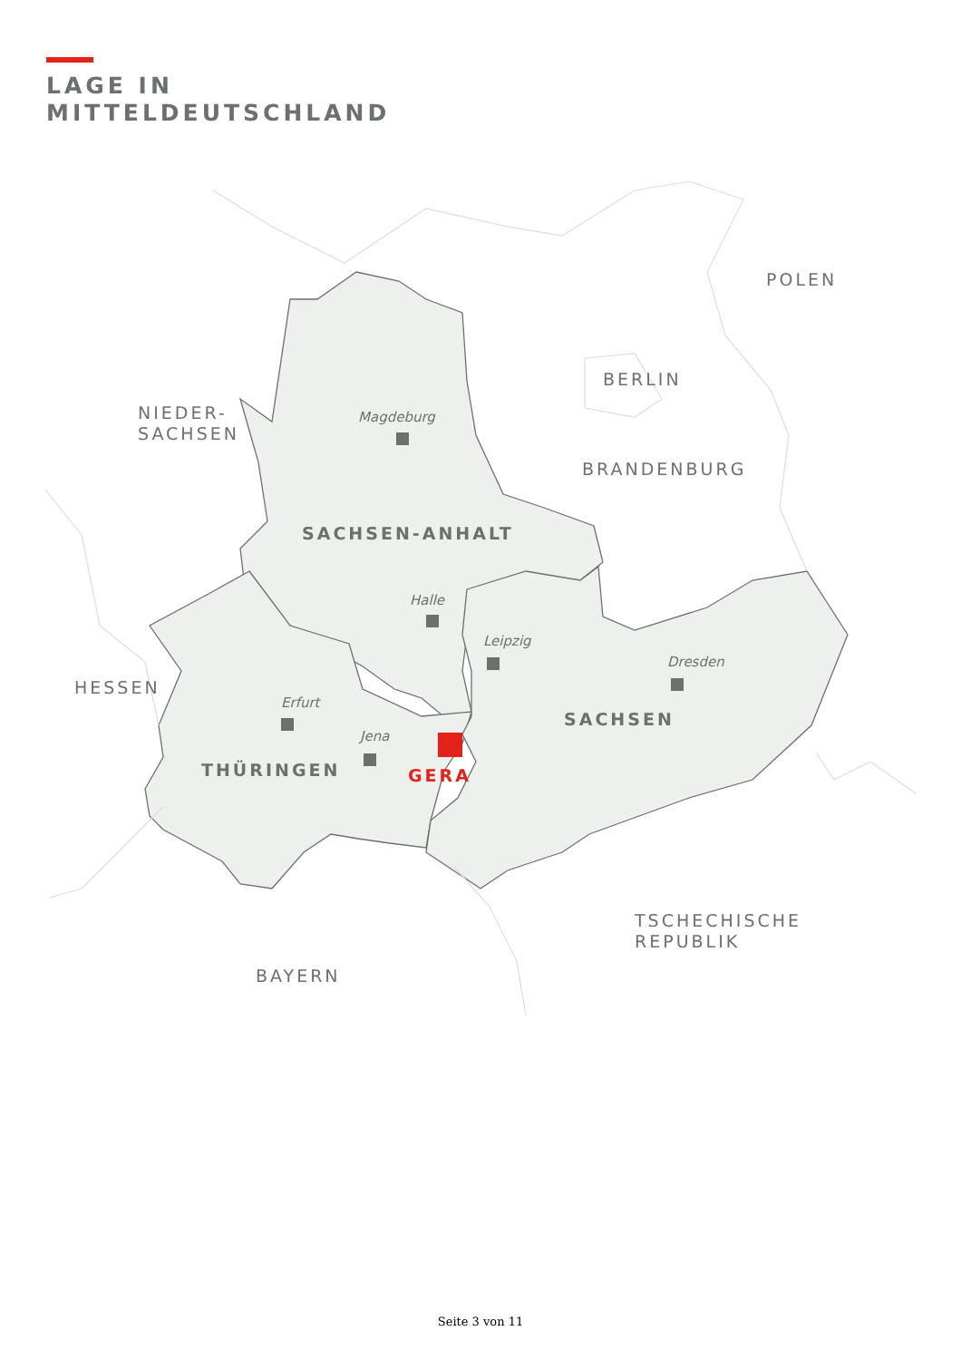LAGE IN
MITTELDEUTSCHLAND
POLEN
BERLIN
NIEDER-
SACHSEN
BRANDENBURG
HESSEN
TSCHECHISCHE
REPUBLIK
BAYERN
SACHSEN-ANHALT
SACHSEN
THÜRINGEN
GERA
Magdeburg
Halle
Leipzig
Dresden
Erfurt
Jena
Seite 3 von 11